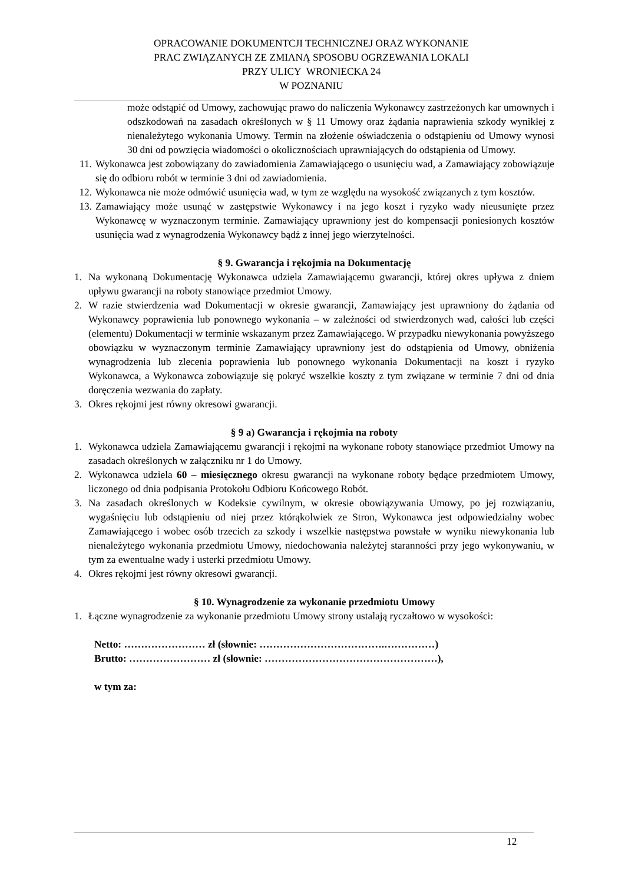OPRACOWANIE DOKUMENTCJI TECHNICZNEJ ORAZ WYKONANIE
PRAC ZWIĄZANYCH ZE ZMIANĄ SPOSOBU OGRZEWANIA LOKALI
PRZY ULICY WRONIECKA 24
W POZNANIU
może odstąpić od Umowy, zachowując prawo do naliczenia Wykonawcy zastrzeżonych kar umownych i odszkodowań na zasadach określonych w § 11 Umowy oraz żądania naprawienia szkody wynikłej z nienależytego wykonania Umowy. Termin na złożenie oświadczenia o odstąpieniu od Umowy wynosi 30 dni od powzięcia wiadomości o okolicznościach uprawniających do odstąpienia od Umowy.
11. Wykonawca jest zobowiązany do zawiadomienia Zamawiającego o usunięciu wad, a Zamawiający zobowiązuje się do odbioru robót w terminie 3 dni od zawiadomienia.
12. Wykonawca nie może odmówić usunięcia wad, w tym ze względu na wysokość związanych z tym kosztów.
13. Zamawiający może usunąć w zastępstwie Wykonawcy i na jego koszt i ryzyko wady nieusunięte przez Wykonawcę w wyznaczonym terminie. Zamawiający uprawniony jest do kompensacji poniesionych kosztów usunięcia wad z wynagrodzenia Wykonawcy bądź z innej jego wierzytelności.
§ 9. Gwarancja i rękojmia na Dokumentację
1. Na wykonaną Dokumentację Wykonawca udziela Zamawiającemu gwarancji, której okres upływa z dniem upływu gwarancji na roboty stanowiące przedmiot Umowy.
2. W razie stwierdzenia wad Dokumentacji w okresie gwarancji, Zamawiający jest uprawniony do żądania od Wykonawcy poprawienia lub ponownego wykonania – w zależności od stwierdzonych wad, całości lub części (elementu) Dokumentacji w terminie wskazanym przez Zamawiającego. W przypadku niewykonania powyższego obowiązku w wyznaczonym terminie Zamawiający uprawniony jest do odstąpienia od Umowy, obniżenia wynagrodzenia lub zlecenia poprawienia lub ponownego wykonania Dokumentacji na koszt i ryzyko Wykonawca, a Wykonawca zobowiązuje się pokryć wszelkie koszty z tym związane w terminie 7 dni od dnia doręczenia wezwania do zapłaty.
3. Okres rękojmi jest równy okresowi gwarancji.
§ 9 a) Gwarancja i rękojmia na roboty
1. Wykonawca udziela Zamawiającemu gwarancji i rękojmi na wykonane roboty stanowiące przedmiot Umowy na zasadach określonych w załączniku nr 1 do Umowy.
2. Wykonawca udziela 60 – miesięcznego okresu gwarancji na wykonane roboty będące przedmiotem Umowy, liczonego od dnia podpisania Protokołu Odbioru Końcowego Robót.
3. Na zasadach określonych w Kodeksie cywilnym, w okresie obowiązywania Umowy, po jej rozwiązaniu, wygaśnięciu lub odstąpieniu od niej przez którąkolwiek ze Stron, Wykonawca jest odpowiedzialny wobec Zamawiającego i wobec osób trzecich za szkody i wszelkie następstwa powstałe w wyniku niewykonania lub nienależytego wykonania przedmiotu Umowy, niedochowania należytej staranności przy jego wykonywaniu, w tym za ewentualne wady i usterki przedmiotu Umowy.
4. Okres rękojmi jest równy okresowi gwarancji.
§ 10. Wynagrodzenie za wykonanie przedmiotu Umowy
1. Łączne wynagrodzenie za wykonanie przedmiotu Umowy strony ustalają ryczałtowo w wysokości:
Netto: …………………… zł (słownie: ……………………………….……………)
Brutto: …………………… zł (słownie: ……………………………………………),
w tym za:
12